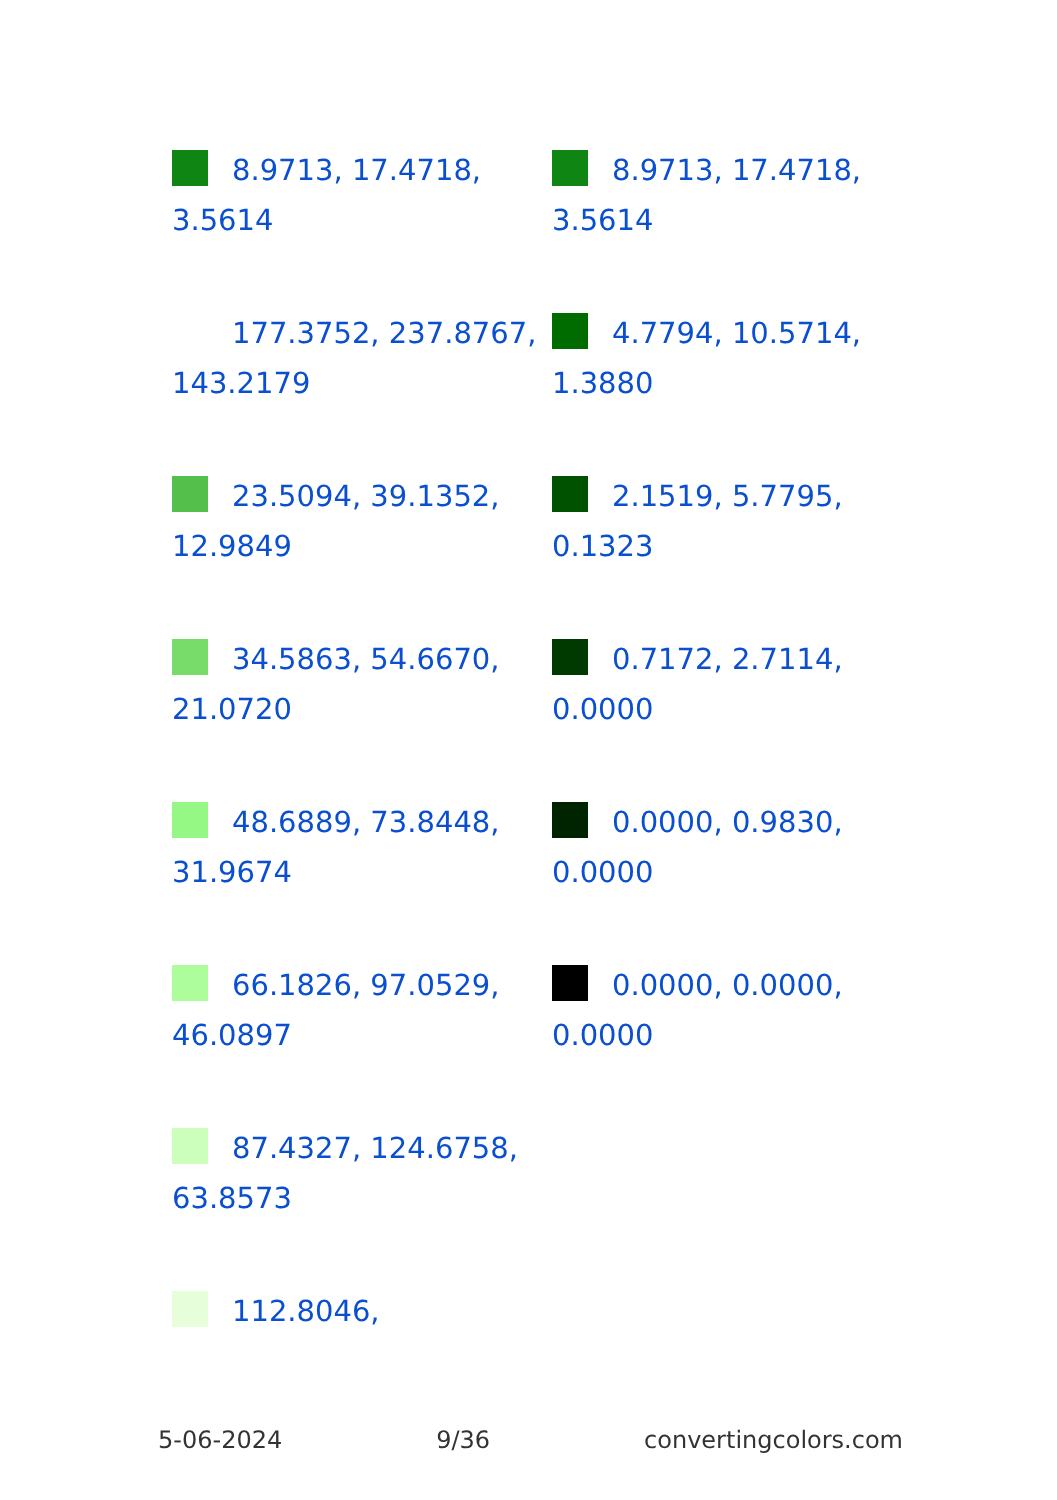8.9713, 17.4718, 3.5614
177.3752, 237.8767, 143.2179
23.5094, 39.1352, 12.9849
34.5863, 54.6670, 21.0720
48.6889, 73.8448, 31.9674
66.1826, 97.0529, 46.0897
87.4327, 124.6758, 63.8573
112.8046,
8.9713, 17.4718, 3.5614
4.7794, 10.5714, 1.3880
2.1519, 5.7795, 0.1323
0.7172, 2.7114, 0.0000
0.0000, 0.9830, 0.0000
0.0000, 0.0000, 0.0000
5-06-2024 9/36 convertingcolors.com